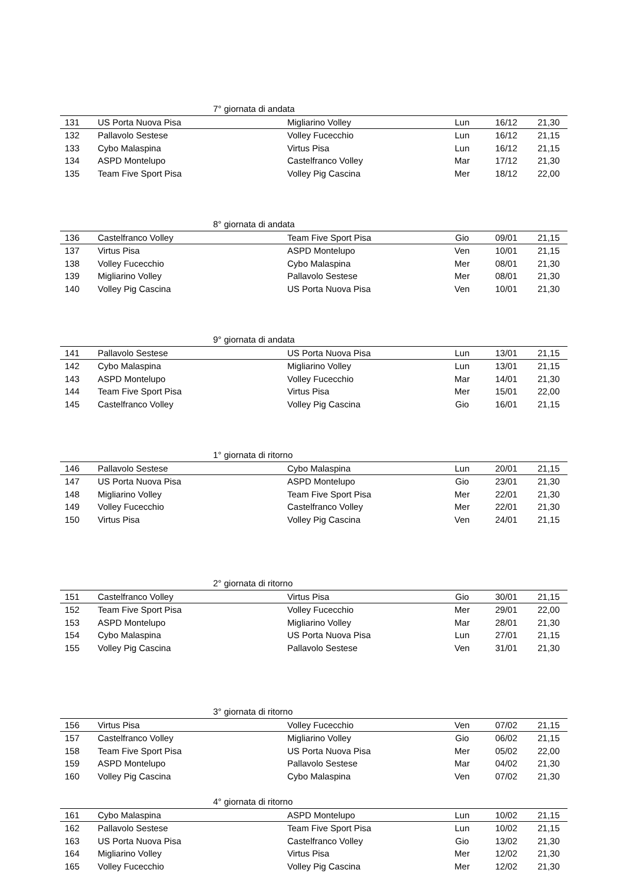| 7° giornata di andata | | | | | |
| --- | --- | --- | --- | --- | --- |
| 131 | US Porta Nuova Pisa | Migliarino Volley | Lun | 16/12 | 21,30 |
| 132 | Pallavolo Sestese | Volley Fucecchio | Lun | 16/12 | 21,15 |
| 133 | Cybo Malaspina | Virtus Pisa | Lun | 16/12 | 21,15 |
| 134 | ASPD Montelupo | Castelfranco Volley | Mar | 17/12 | 21,30 |
| 135 | Team Five Sport Pisa | Volley Pig Cascina | Mer | 18/12 | 22,00 |
| 8° giornata di andata | | | | | |
| --- | --- | --- | --- | --- | --- |
| 136 | Castelfranco Volley | Team Five Sport Pisa | Gio | 09/01 | 21,15 |
| 137 | Virtus Pisa | ASPD Montelupo | Ven | 10/01 | 21,15 |
| 138 | Volley Fucecchio | Cybo Malaspina | Mer | 08/01 | 21,30 |
| 139 | Migliarino Volley | Pallavolo Sestese | Mer | 08/01 | 21,30 |
| 140 | Volley Pig Cascina | US Porta Nuova Pisa | Ven | 10/01 | 21,30 |
| 9° giornata di andata | | | | | |
| --- | --- | --- | --- | --- | --- |
| 141 | Pallavolo Sestese | US Porta Nuova Pisa | Lun | 13/01 | 21,15 |
| 142 | Cybo Malaspina | Migliarino Volley | Lun | 13/01 | 21,15 |
| 143 | ASPD Montelupo | Volley Fucecchio | Mar | 14/01 | 21,30 |
| 144 | Team Five Sport Pisa | Virtus Pisa | Mer | 15/01 | 22,00 |
| 145 | Castelfranco Volley | Volley Pig Cascina | Gio | 16/01 | 21,15 |
| 1° giornata di ritorno | | | | | |
| --- | --- | --- | --- | --- | --- |
| 146 | Pallavolo Sestese | Cybo Malaspina | Lun | 20/01 | 21,15 |
| 147 | US Porta Nuova Pisa | ASPD Montelupo | Gio | 23/01 | 21,30 |
| 148 | Migliarino Volley | Team Five Sport Pisa | Mer | 22/01 | 21,30 |
| 149 | Volley Fucecchio | Castelfranco Volley | Mer | 22/01 | 21,30 |
| 150 | Virtus Pisa | Volley Pig Cascina | Ven | 24/01 | 21,15 |
| 2° giornata di ritorno | | | | | |
| --- | --- | --- | --- | --- | --- |
| 151 | Castelfranco Volley | Virtus Pisa | Gio | 30/01 | 21,15 |
| 152 | Team Five Sport Pisa | Volley Fucecchio | Mer | 29/01 | 22,00 |
| 153 | ASPD Montelupo | Migliarino Volley | Mar | 28/01 | 21,30 |
| 154 | Cybo Malaspina | US Porta Nuova Pisa | Lun | 27/01 | 21,15 |
| 155 | Volley Pig Cascina | Pallavolo Sestese | Ven | 31/01 | 21,30 |
| 3° giornata di ritorno | | | | | |
| --- | --- | --- | --- | --- | --- |
| 156 | Virtus Pisa | Volley Fucecchio | Ven | 07/02 | 21,15 |
| 157 | Castelfranco Volley | Migliarino Volley | Gio | 06/02 | 21,15 |
| 158 | Team Five Sport Pisa | US Porta Nuova Pisa | Mer | 05/02 | 22,00 |
| 159 | ASPD Montelupo | Pallavolo Sestese | Mar | 04/02 | 21,30 |
| 160 | Volley Pig Cascina | Cybo Malaspina | Ven | 07/02 | 21,30 |
| 4° giornata di ritorno | | | | | |
| --- | --- | --- | --- | --- | --- |
| 161 | Cybo Malaspina | ASPD Montelupo | Lun | 10/02 | 21,15 |
| 162 | Pallavolo Sestese | Team Five Sport Pisa | Lun | 10/02 | 21,15 |
| 163 | US Porta Nuova Pisa | Castelfranco Volley | Gio | 13/02 | 21,30 |
| 164 | Migliarino Volley | Virtus Pisa | Mer | 12/02 | 21,30 |
| 165 | Volley Fucecchio | Volley Pig Cascina | Mer | 12/02 | 21,30 |